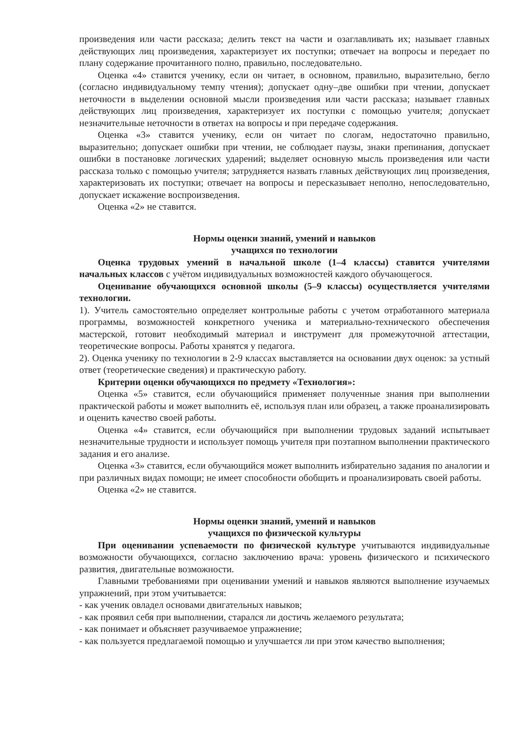произведения или части рассказа; делить текст на части и озаглавливать их; называет главных действующих лиц произведения, характеризует их поступки; отвечает на вопросы и передает по плану содержание прочитанного полно, правильно, последовательно.
Оценка «4» ставится ученику, если он читает, в основном, правильно, выразительно, бегло (согласно индивидуальному темпу чтения); допускает одну–две ошибки при чтении, допускает неточности в выделении основной мысли произведения или части рассказа; называет главных действующих лиц произведения, характеризует их поступки с помощью учителя; допускает незначительные неточности в ответах на вопросы и при передаче содержания.
Оценка «3» ставится ученику, если он читает по слогам, недостаточно правильно, выразительно; допускает ошибки при чтении, не соблюдает паузы, знаки препинания, допускает ошибки в постановке логических ударений; выделяет основную мысль произведения или части рассказа только с помощью учителя; затрудняется назвать главных действующих лиц произведения, характеризовать их поступки; отвечает на вопросы и пересказывает неполно, непоследовательно, допускает искажение воспроизведения.
Оценка «2» не ставится.
Нормы оценки знаний, умений и навыков
учащихся по технологии
Оценка трудовых умений в начальной школе (1–4 классы) ставится учителями начальных классов с учётом индивидуальных возможностей каждого обучающегося.
Оценивание обучающихся основной школы (5–9 классы) осуществляется учителями технологии.
1). Учитель самостоятельно определяет контрольные работы с учетом отработанного материала программы, возможностей конкретного ученика и материально-технического обеспечения мастерской, готовит необходимый материал и инструмент для промежуточной аттестации, теоретические вопросы. Работы хранятся у педагога.
2). Оценка ученику по технологии в 2-9 классах выставляется на основании двух оценок: за устный ответ (теоретические сведения) и практическую работу.
Критерии оценки обучающихся по предмету «Технология»:
Оценка «5» ставится, если обучающийся применяет полученные знания при выполнении практической работы и может выполнить её, используя план или образец, а также проанализировать и оценить качество своей работы.
Оценка «4» ставится, если обучающийся при выполнении трудовых заданий испытывает незначительные трудности и использует помощь учителя при поэтапном выполнении практического задания и его анализе.
Оценка «3» ставится, если обучающийся может выполнить избирательно задания по аналогии и при различных видах помощи; не имеет способности обобщить и проанализировать своей работы.
Оценка «2» не ставится.
Нормы оценки знаний, умений и навыков
учащихся по физической культуры
При оценивании успеваемости по физической культуре учитываются индивидуальные возможности обучающихся, согласно заключению врача: уровень физического и психического развития, двигательные возможности.
Главными требованиями при оценивании умений и навыков являются выполнение изучаемых упражнений, при этом учитывается:
- как ученик овладел основами двигательных навыков;
- как проявил себя при выполнении, старался ли достичь желаемого результата;
- как понимает и объясняет разучиваемое упражнение;
- как пользуется предлагаемой помощью и улучшается ли при этом качество выполнения;